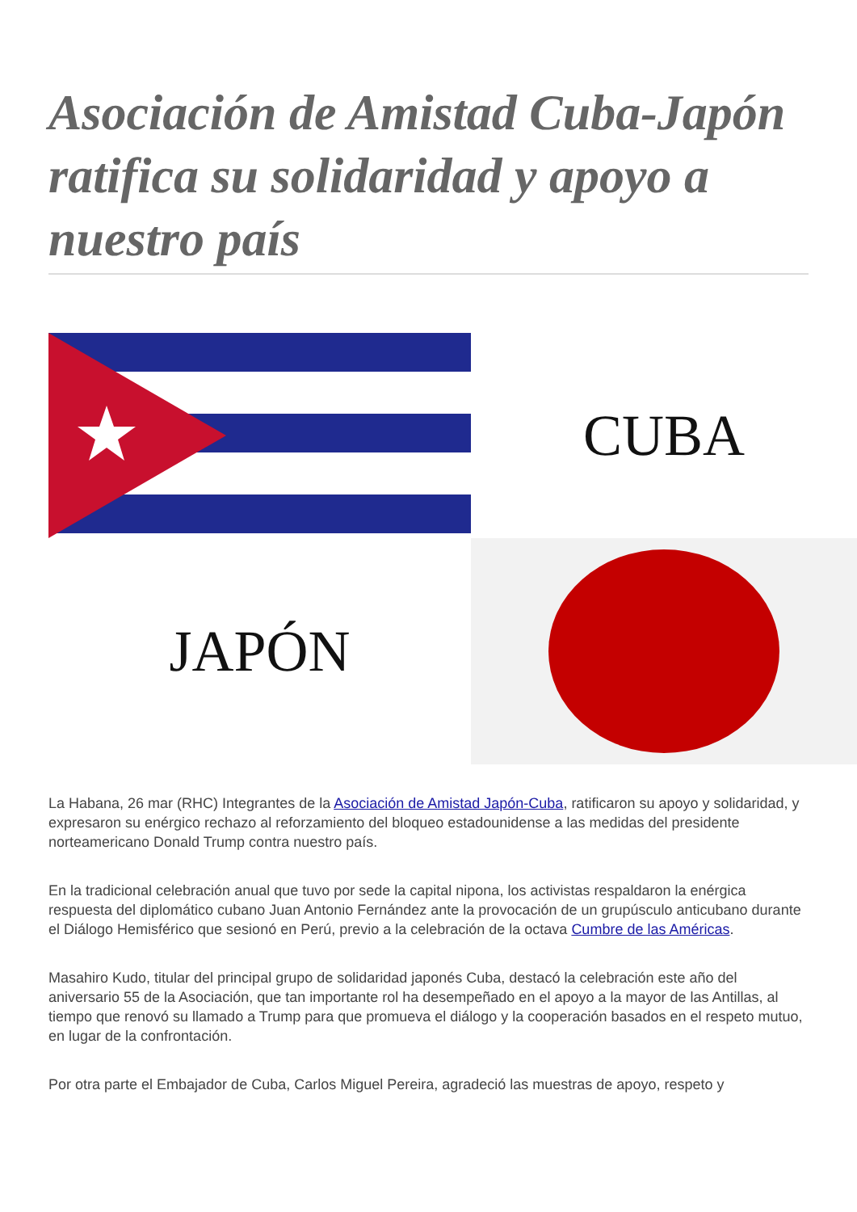Asociación de Amistad Cuba-Japón ratifica su solidaridad y apoyo a nuestro país
CUBA
JAPÓN
La Habana, 26 mar (RHC) Integrantes de la Asociación de Amistad Japón-Cuba, ratificaron su apoyo y solidaridad, y expresaron su enérgico rechazo al reforzamiento del bloqueo estadounidense a las medidas del presidente norteamericano Donald Trump contra nuestro país.
En la tradicional celebración anual que tuvo por sede la capital nipona, los activistas respaldaron la enérgica respuesta del diplomático cubano Juan Antonio Fernández ante la provocación de un grupúsculo anticubano durante el Diálogo Hemisférico que sesionó en Perú, previo a la celebración de la octava Cumbre de las Américas.
Masahiro Kudo, titular del principal grupo de solidaridad japonés Cuba, destacó la celebración este año del aniversario 55 de la Asociación, que tan importante rol ha desempeñado en el apoyo a la mayor de las Antillas, al tiempo que renovó su llamado a Trump para que promueva el diálogo y la cooperación basados en el respeto mutuo, en lugar de la confrontación.
Por otra parte el Embajador de Cuba, Carlos Miguel Pereira, agradeció las muestras de apoyo, respeto y